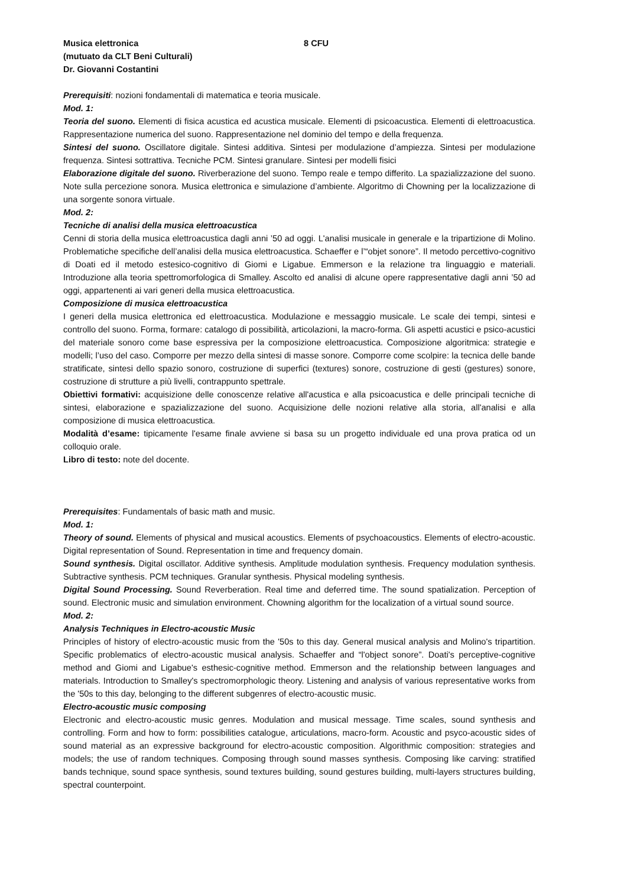Musica elettronica 8 CFU
(mutuato da CLT Beni Culturali)
Dr. Giovanni Costantini
Prerequisiti: nozioni fondamentali di matematica e teoria musicale.
Mod. 1:
Teoria del suono. Elementi di fisica acustica ed acustica musicale. Elementi di psicoacustica. Elementi di elettroacustica. Rappresentazione numerica del suono. Rappresentazione nel dominio del tempo e della frequenza.
Sintesi del suono. Oscillatore digitale. Sintesi additiva. Sintesi per modulazione d’ampiezza. Sintesi per modulazione frequenza. Sintesi sottrattiva. Tecniche PCM. Sintesi granulare. Sintesi per modelli fisici
Elaborazione digitale del suono. Riverberazione del suono. Tempo reale e tempo differito. La spazializzazione del suono. Note sulla percezione sonora. Musica elettronica e simulazione d’ambiente. Algoritmo di Chowning per la localizzazione di una sorgente sonora virtuale.
Mod. 2:
Tecniche di analisi della musica elettroacustica
Cenni di storia della musica elettroacustica dagli anni ’50 ad oggi. L'analisi musicale in generale e la tripartizione di Molino. Problematiche specifiche dell’analisi della musica elettroacustica. Schaeffer e l’“objet sonore”. Il metodo percettivo-cognitivo di Doati ed il metodo estesico-cognitivo di Giomi e Ligabue. Emmerson e la relazione tra linguaggio e materiali. Introduzione alla teoria spettromorfologica di Smalley. Ascolto ed analisi di alcune opere rappresentative dagli anni ’50 ad oggi, appartenenti ai vari generi della musica elettroacustica.
Composizione di musica elettroacustica
I generi della musica elettronica ed elettroacustica. Modulazione e messaggio musicale. Le scale dei tempi, sintesi e controllo del suono. Forma, formare: catalogo di possibilità, articolazioni, la macro-forma. Gli aspetti acustici e psico-acustici del materiale sonoro come base espressiva per la composizione elettroacustica. Composizione algoritmica: strategie e modelli; l’uso del caso. Comporre per mezzo della sintesi di masse sonore. Comporre come scolpire: la tecnica delle bande stratificate, sintesi dello spazio sonoro, costruzione di superfici (textures) sonore, costruzione di gesti (gestures) sonore, costruzione di strutture a più livelli, contrappunto spettrale.
Obiettivi formativi: acquisizione delle conoscenze relative all'acustica e alla psicoacustica e delle principali tecniche di sintesi, elaborazione e spazializzazione del suono. Acquisizione delle nozioni relative alla storia, all'analisi e alla composizione di musica elettroacustica.
Modalità d’esame: tipicamente l'esame finale avviene si basa su un progetto individuale ed una prova pratica od un colloquio orale.
Libro di testo: note del docente.
Prerequisites: Fundamentals of basic math and music.
Mod. 1:
Theory of sound. Elements of physical and musical acoustics. Elements of psychoacoustics. Elements of electro-acoustic. Digital representation of Sound. Representation in time and frequency domain.
Sound synthesis. Digital oscillator. Additive synthesis. Amplitude modulation synthesis. Frequency modulation synthesis. Subtractive synthesis. PCM techniques. Granular synthesis. Physical modeling synthesis.
Digital Sound Processing. Sound Reverberation. Real time and deferred time. The sound spatialization. Perception of sound. Electronic music and simulation environment. Chowning algorithm for the localization of a virtual sound source.
Mod. 2:
Analysis Techniques in Electro-acoustic Music
Principles of history of electro-acoustic music from the '50s to this day. General musical analysis and Molino's tripartition. Specific problematics of electro-acoustic musical analysis. Schaeffer and “l'object sonore”. Doati's perceptive-cognitive method and Giomi and Ligabue's esthesic-cognitive method. Emmerson and the relationship between languages and materials. Introduction to Smalley's spectromorphologic theory. Listening and analysis of various representative works from the '50s to this day, belonging to the different subgenres of electro-acoustic music.
Electro-acoustic music composing
Electronic and electro-acoustic music genres. Modulation and musical message. Time scales, sound synthesis and controlling. Form and how to form: possibilities catalogue, articulations, macro-form. Acoustic and psyco-acoustic sides of sound material as an expressive background for electro-acoustic composition. Algorithmic composition: strategies and models; the use of random techniques. Composing through sound masses synthesis. Composing like carving: stratified bands technique, sound space synthesis, sound textures building, sound gestures building, multi-layers structures building, spectral counterpoint.